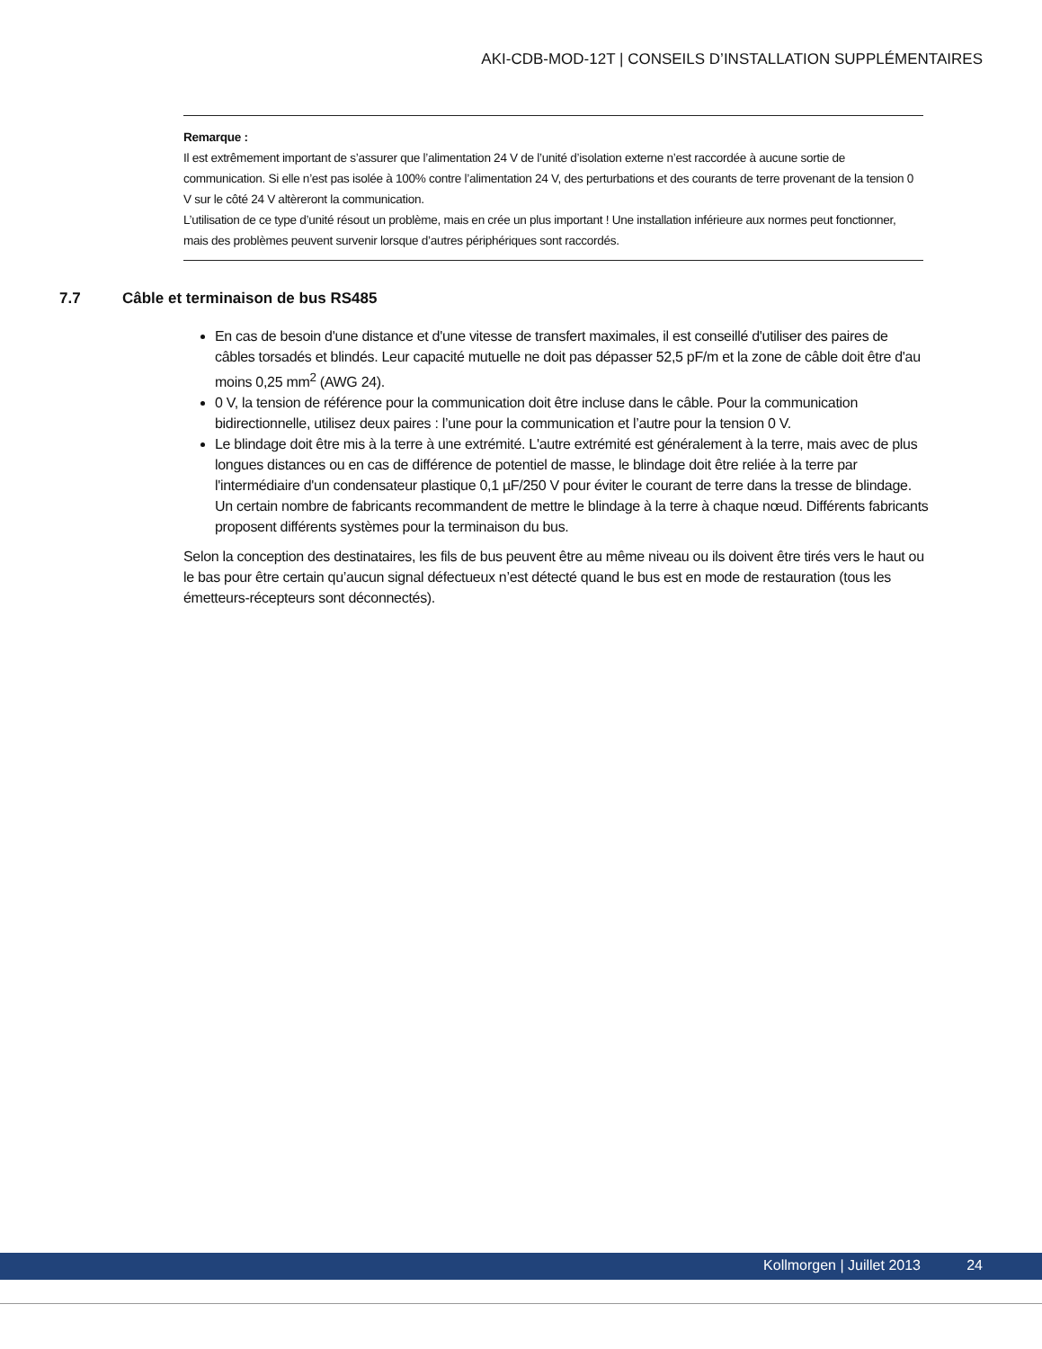AKI-CDB-MOD-12T | CONSEILS D’INSTALLATION SUPPLÉMENTAIRES
Remarque :
Il est extrêmement important de s’assurer que l’alimentation 24 V de l’unité d’isolation externe n’est raccordée à aucune sortie de communication. Si elle n’est pas isolée à 100% contre l’alimentation 24 V, des perturbations et des courants de terre provenant de la tension 0 V sur le côté 24 V altèreront la communication.
L’utilisation de ce type d’unité résout un problème, mais en crée un plus important ! Une installation inférieure aux normes peut fonctionner, mais des problèmes peuvent survenir lorsque d’autres périphériques sont raccordés.
7.7 Câble et terminaison de bus RS485
En cas de besoin d'une distance et d'une vitesse de transfert maximales, il est conseillé d'utiliser des paires de câbles torsadés et blindés. Leur capacité mutuelle ne doit pas dépasser 52,5 pF/m et la zone de câble doit être d'au moins 0,25 mm<sup>2</sup> (AWG 24).
0 V, la tension de référence pour la communication doit être incluse dans le câble. Pour la communication bidirectionnelle, utilisez deux paires : l’une pour la communication et l’autre pour la tension 0 V.
Le blindage doit être mis à la terre à une extrémité. L'autre extrémité est généralement à la terre, mais avec de plus longues distances ou en cas de différence de potentiel de masse, le blindage doit être reliée à la terre par l'intermédiaire d'un condensateur plastique 0,1 µF/250 V pour éviter le courant de terre dans la tresse de blindage. Un certain nombre de fabricants recommandent de mettre le blindage à la terre à chaque nœud. Différents fabricants proposent différents systèmes pour la terminaison du bus.
Selon la conception des destinataires, les fils de bus peuvent être au même niveau ou ils doivent être tirés vers le haut ou le bas pour être certain qu’aucun signal défectueux n’est détecté quand le bus est en mode de restauration (tous les émetteurs-récepteurs sont déconnectés).
Kollmorgen | Juillet 2013 24